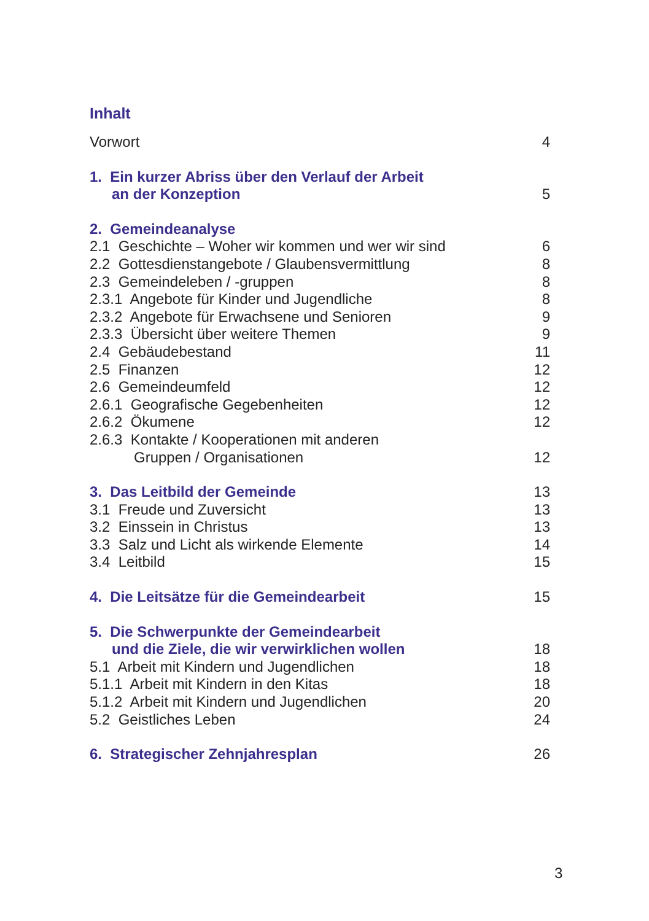Inhalt
Vorwort 4
1. Ein kurzer Abriss über den Verlauf der Arbeit
an der Konzeption 5
2. Gemeindeanalyse
2.1 Geschichte – Woher wir kommen und wer wir sind 6
2.2 Gottesdienstangebote / Glaubensvermittlung 8
2.3 Gemeindeleben / -gruppen 8
2.3.1 Angebote für Kinder und Jugendliche 8
2.3.2 Angebote für Erwachsene und Senioren 9
2.3.3 Übersicht über weitere Themen 9
2.4 Gebäudebestand 11
2.5 Finanzen 12
2.6 Gemeindeumfeld 12
2.6.1 Geografische Gegebenheiten 12
2.6.2 Ökumene 12
2.6.3 Kontakte / Kooperationen mit anderen
Gruppen / Organisationen 12
3. Das Leitbild der Gemeinde 13
3.1 Freude und Zuversicht 13
3.2 Einssein in Christus 13
3.3 Salz und Licht als wirkende Elemente 14
3.4 Leitbild 15
4. Die Leitsätze für die Gemeindearbeit 15
5. Die Schwerpunkte der Gemeindearbeit
und die Ziele, die wir verwirklichen wollen 18
5.1 Arbeit mit Kindern und Jugendlichen 18
5.1.1 Arbeit mit Kindern in den Kitas 18
5.1.2 Arbeit mit Kindern und Jugendlichen 20
5.2 Geistliches Leben 24
6. Strategischer Zehnjahresplan 26
3